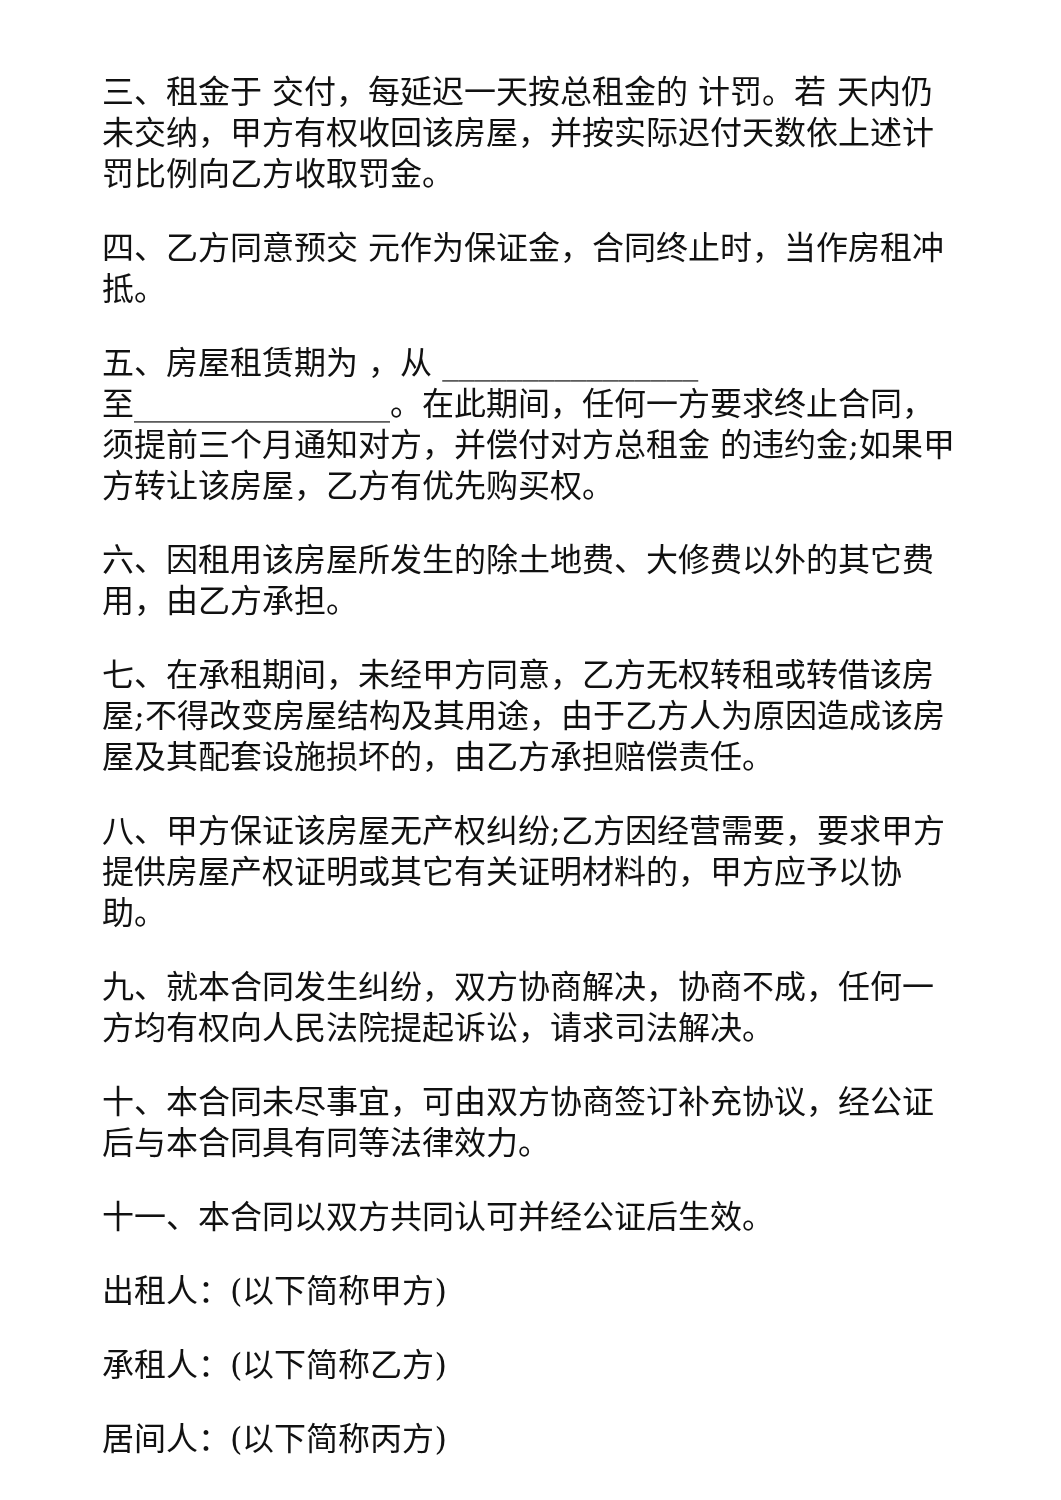三、租金于 交付，每延迟一天按总租金的 计罚。若 天内仍未交纳，甲方有权收回该房屋，并按实际迟付天数依上述计罚比例向乙方收取罚金。
四、乙方同意预交 元作为保证金，合同终止时，当作房租冲抵。
五、房屋租赁期为 ，从 ________________
至________________。在此期间，任何一方要求终止合同，须提前三个月通知对方，并偿付对方总租金 的违约金;如果甲方转让该房屋，乙方有优先购买权。
六、因租用该房屋所发生的除土地费、大修费以外的其它费用，由乙方承担。
七、在承租期间，未经甲方同意，乙方无权转租或转借该房屋;不得改变房屋结构及其用途，由于乙方人为原因造成该房屋及其配套设施损坏的，由乙方承担赔偿责任。
八、甲方保证该房屋无产权纠纷;乙方因经营需要，要求甲方提供房屋产权证明或其它有关证明材料的，甲方应予以协助。
九、就本合同发生纠纷，双方协商解决，协商不成，任何一方均有权向人民法院提起诉讼，请求司法解决。
十、本合同未尽事宜，可由双方协商签订补充协议，经公证后与本合同具有同等法律效力。
十一、本合同以双方共同认可并经公证后生效。
出租人：(以下简称甲方)
承租人：(以下简称乙方)
居间人：(以下简称丙方)